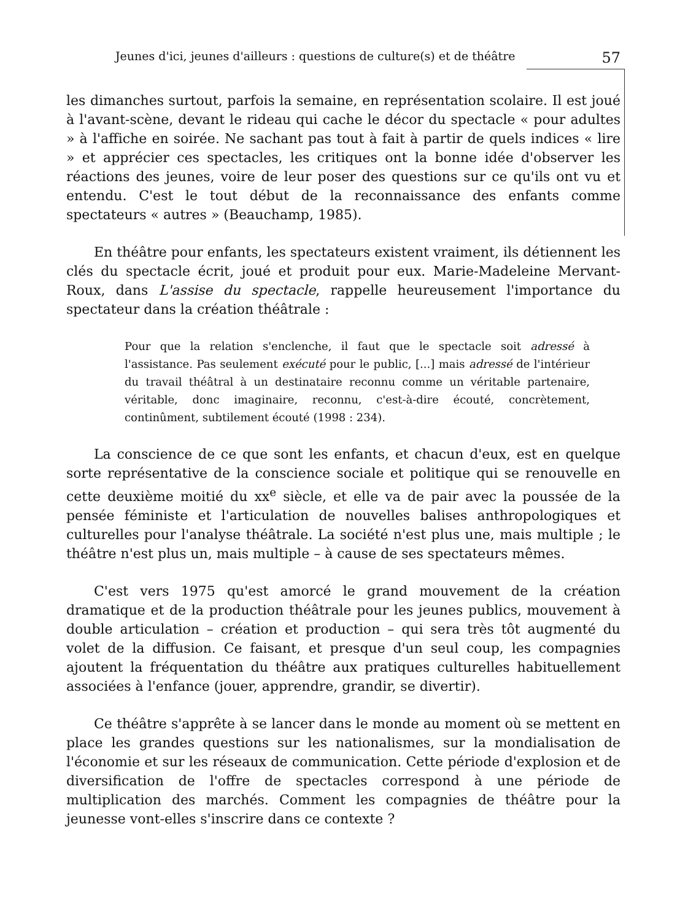Jeunes d'ici, jeunes d'ailleurs : questions de culture(s) et de théâtre 57
les dimanches surtout, parfois la semaine, en représentation scolaire. Il est joué à l'avant-scène, devant le rideau qui cache le décor du spectacle « pour adultes » à l'affiche en soirée. Ne sachant pas tout à fait à partir de quels indices « lire » et apprécier ces spectacles, les critiques ont la bonne idée d'observer les réactions des jeunes, voire de leur poser des questions sur ce qu'ils ont vu et entendu. C'est le tout début de la reconnaissance des enfants comme spectateurs « autres » (Beauchamp, 1985).
En théâtre pour enfants, les spectateurs existent vraiment, ils détiennent les clés du spectacle écrit, joué et produit pour eux. Marie-Madeleine Mervant-Roux, dans L'assise du spectacle, rappelle heureusement l'importance du spectateur dans la création théâtrale :
Pour que la relation s'enclenche, il faut que le spectacle soit adressé à l'assistance. Pas seulement exécuté pour le public, [...] mais adressé de l'intérieur du travail théâtral à un destinataire reconnu comme un véritable partenaire, véritable, donc imaginaire, reconnu, c'est-à-dire écouté, concrètement, continûment, subtilement écouté (1998 : 234).
La conscience de ce que sont les enfants, et chacun d'eux, est en quelque sorte représentative de la conscience sociale et politique qui se renouvelle en cette deuxième moitié du xx<sup>e</sup> siècle, et elle va de pair avec la poussée de la pensée féministe et l'articulation de nouvelles balises anthropologiques et culturelles pour l'analyse théâtrale. La société n'est plus une, mais multiple ; le théâtre n'est plus un, mais multiple – à cause de ses spectateurs mêmes.
C'est vers 1975 qu'est amorcé le grand mouvement de la création dramatique et de la production théâtrale pour les jeunes publics, mouvement à double articulation – création et production – qui sera très tôt augmenté du volet de la diffusion. Ce faisant, et presque d'un seul coup, les compagnies ajoutent la fréquentation du théâtre aux pratiques culturelles habituellement associées à l'enfance (jouer, apprendre, grandir, se divertir).
Ce théâtre s'apprête à se lancer dans le monde au moment où se mettent en place les grandes questions sur les nationalismes, sur la mondialisation de l'économie et sur les réseaux de communication. Cette période d'explosion et de diversification de l'offre de spectacles correspond à une période de multiplication des marchés. Comment les compagnies de théâtre pour la jeunesse vont-elles s'inscrire dans ce contexte ?